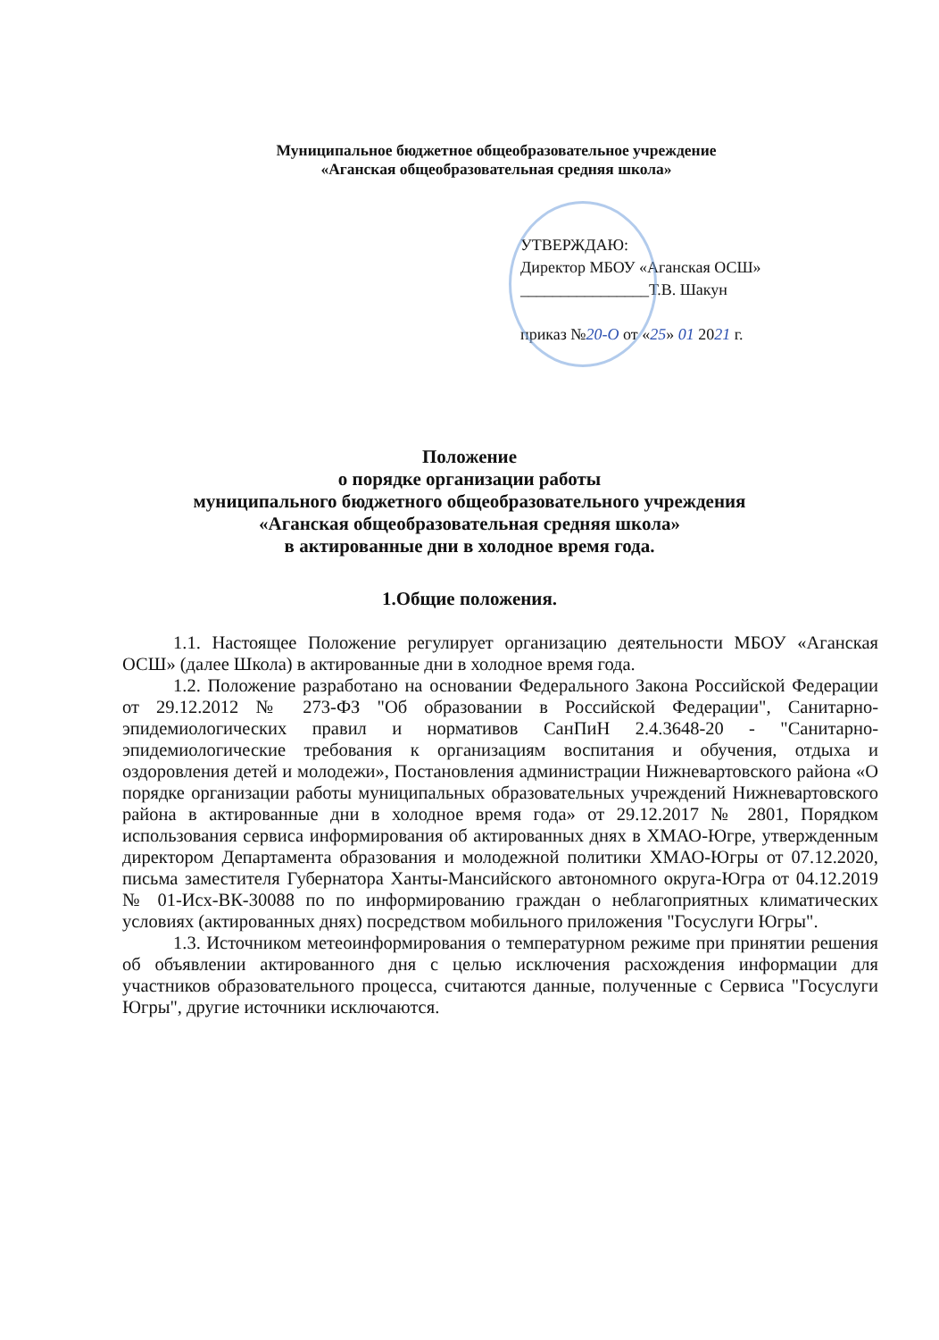Муниципальное бюджетное общеобразовательное учреждение
«Аганская общеобразовательная средняя школа»
УТВЕРЖДАЮ:
Директор МБОУ «Аганская ОСШ»
________________Т.В. Шакун
приказ №20-О от «25» 01 2021 г.
Положение
о порядке организации работы
муниципального бюджетного общеобразовательного учреждения
«Аганская общеобразовательная средняя школа»
в актированные дни в холодное время года.
1.Общие положения.
1.1. Настоящее Положение регулирует организацию деятельности МБОУ «Аганская ОСШ» (далее Школа) в актированные дни в холодное время года.
1.2. Положение разработано на основании Федерального Закона Российской Федерации от 29.12.2012 № 273-ФЗ "Об образовании в Российской Федерации", Санитарно-эпидемиологических правил и нормативов СанПиН 2.4.3648-20 - "Санитарно-эпидемиологические требования к организациям воспитания и обучения, отдыха и оздоровления детей и молодежи», Постановления администрации Нижневартовского района «О порядке организации работы муниципальных образовательных учреждений Нижневартовского района в актированные дни в холодное время года» от 29.12.2017 № 2801, Порядком использования сервиса информирования об актированных днях в ХМАО-Югре, утвержденным директором Департамента образования и молодежной политики ХМАО-Югры от 07.12.2020, письма заместителя Губернатора Ханты-Мансийского автономного округа-Югра от 04.12.2019 № 01-Исх-ВК-30088 по по информированию граждан о неблагоприятных климатических условиях (актированных днях) посредством мобильного приложения "Госуслуги Югры".
1.3. Источником метеоинформирования о температурном режиме при принятии решения об объявлении актированного дня с целью исключения расхождения информации для участников образовательного процесса, считаются данные, полученные с Сервиса "Госуслуги Югры", другие источники исключаются.